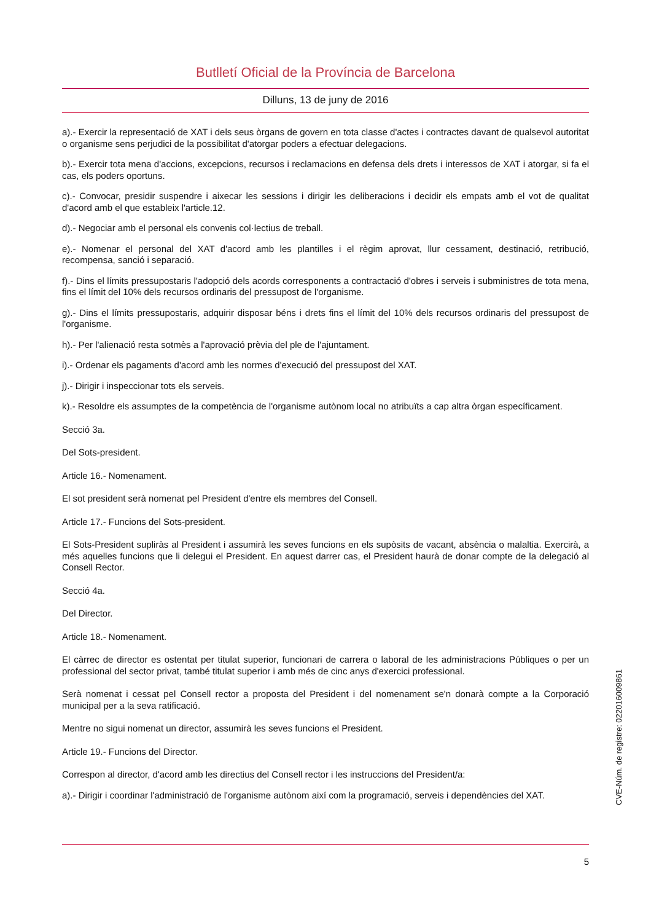Butlletí Oficial de la Província de Barcelona
Dilluns, 13 de juny de 2016
a).- Exercir la representació de XAT i dels seus òrgans de govern en tota classe d'actes i contractes davant de qualsevol autoritat o organisme sens perjudici de la possibilitat d'atorgar poders a efectuar delegacions.
b).- Exercir tota mena d'accions, excepcions, recursos i reclamacions en defensa dels drets i interessos de XAT i atorgar, si fa el cas, els poders oportuns.
c).- Convocar, presidir suspendre i aixecar les sessions i dirigir les deliberacions i decidir els empats amb el vot de qualitat d'acord amb el que estableix l'article.12.
d).- Negociar amb el personal els convenis col·lectius de treball.
e).- Nomenar el personal del XAT d'acord amb les plantilles i el règim aprovat, llur cessament, destinació, retribució, recompensa, sanció i separació.
f).- Dins el límits pressupostaris l'adopció dels acords corresponents a contractació d'obres i serveis i subministres de tota mena, fins el límit del 10% dels recursos ordinaris del pressupost de l'organisme.
g).- Dins el límits pressupostaris, adquirir disposar béns i drets fins el límit del 10% dels recursos ordinaris del pressupost de l'organisme.
h).- Per l'alienació resta sotmès a l'aprovació prèvia del ple de l'ajuntament.
i).- Ordenar els pagaments d'acord amb les normes d'execució del pressupost del XAT.
j).- Dirigir i inspeccionar tots els serveis.
k).- Resoldre els assumptes de la competència de l'organisme autònom local no atribuïts a cap altra òrgan específicament.
Secció 3a.
Del Sots-president.
Article 16.- Nomenament.
El sot president serà nomenat pel President d'entre els membres del Consell.
Article 17.- Funcions del Sots-president.
El Sots-President supliràs al President i assumirà les seves funcions en els supòsits de vacant, absència o malaltia. Exercirà, a més aquelles funcions que li delegui el President. En aquest darrer cas, el President haurà de donar compte de la delegació al Consell Rector.
Secció 4a.
Del Director.
Article 18.- Nomenament.
El càrrec de director es ostentat per titulat superior, funcionari de carrera o laboral de les administracions Públiques o per un professional del sector privat, també titulat superior i amb més de cinc anys d'exercici professional.
Serà nomenat i cessat pel Consell rector a proposta del President i del nomenament se'n donarà compte a la Corporació municipal per a la seva ratificació.
Mentre no sigui nomenat un director, assumirà les seves funcions el President.
Article 19.- Funcions del Director.
Correspon al director, d'acord amb les directius del Consell rector i les instruccions del President/a:
a).- Dirigir i coordinar l'administració de l'organisme autònom així com la programació, serveis i dependències del XAT.
CVE-Núm. de registre: 022016009861
5